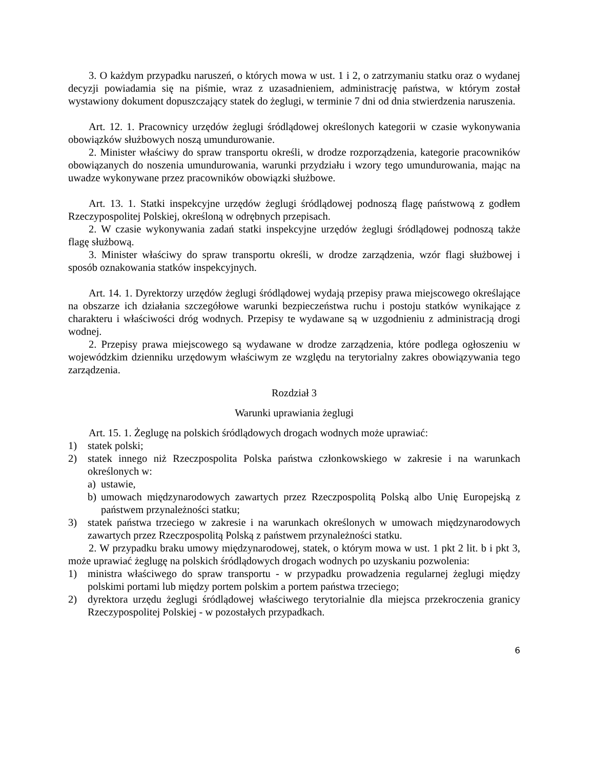3. O każdym przypadku naruszeń, o których mowa w ust. 1 i 2, o zatrzymaniu statku oraz o wydanej decyzji powiadamia się na piśmie, wraz z uzasadnieniem, administrację państwa, w którym został wystawiony dokument dopuszczający statek do żeglugi, w terminie 7 dni od dnia stwierdzenia naruszenia.
Art. 12. 1. Pracownicy urzędów żeglugi śródlądowej określonych kategorii w czasie wykonywania obowiązków służbowych noszą umundurowanie.
2. Minister właściwy do spraw transportu określi, w drodze rozporządzenia, kategorie pracowników obowiązanych do noszenia umundurowania, warunki przydziału i wzory tego umundurowania, mając na uwadze wykonywane przez pracowników obowiązki służbowe.
Art. 13. 1. Statki inspekcyjne urzędów żeglugi śródlądowej podnoszą flagę państwową z godłem Rzeczypospolitej Polskiej, określoną w odrębnych przepisach.
2. W czasie wykonywania zadań statki inspekcyjne urzędów żeglugi śródlądowej podnoszą także flagę służbową.
3. Minister właściwy do spraw transportu określi, w drodze zarządzenia, wzór flagi służbowej i sposób oznakowania statków inspekcyjnych.
Art. 14. 1. Dyrektorzy urzędów żeglugi śródlądowej wydają przepisy prawa miejscowego określające na obszarze ich działania szczegółowe warunki bezpieczeństwa ruchu i postoju statków wynikające z charakteru i właściwości dróg wodnych. Przepisy te wydawane są w uzgodnieniu z administracją drogi wodnej.
2. Przepisy prawa miejscowego są wydawane w drodze zarządzenia, które podlega ogłoszeniu w wojewódzkim dzienniku urzędowym właściwym ze względu na terytorialny zakres obowiązywania tego zarządzenia.
Rozdział 3
Warunki uprawiania żeglugi
Art. 15. 1. Żeglugę na polskich śródlądowych drogach wodnych może uprawiać:
1) statek polski;
2) statek innego niż Rzeczpospolita Polska państwa członkowskiego w zakresie i na warunkach określonych w:
a) ustawie,
b) umowach międzynarodowych zawartych przez Rzeczpospolitą Polską albo Unię Europejską z państwem przynależności statku;
3) statek państwa trzeciego w zakresie i na warunkach określonych w umowach międzynarodowych zawartych przez Rzeczpospolitą Polską z państwem przynależności statku.
2. W przypadku braku umowy międzynarodowej, statek, o którym mowa w ust. 1 pkt 2 lit. b i pkt 3, może uprawiać żeglugę na polskich śródlądowych drogach wodnych po uzyskaniu pozwolenia:
1) ministra właściwego do spraw transportu - w przypadku prowadzenia regularnej żeglugi między polskimi portami lub między portem polskim a portem państwa trzeciego;
2) dyrektora urzędu żeglugi śródlądowej właściwego terytorialnie dla miejsca przekroczenia granicy Rzeczypospolitej Polskiej - w pozostałych przypadkach.
6